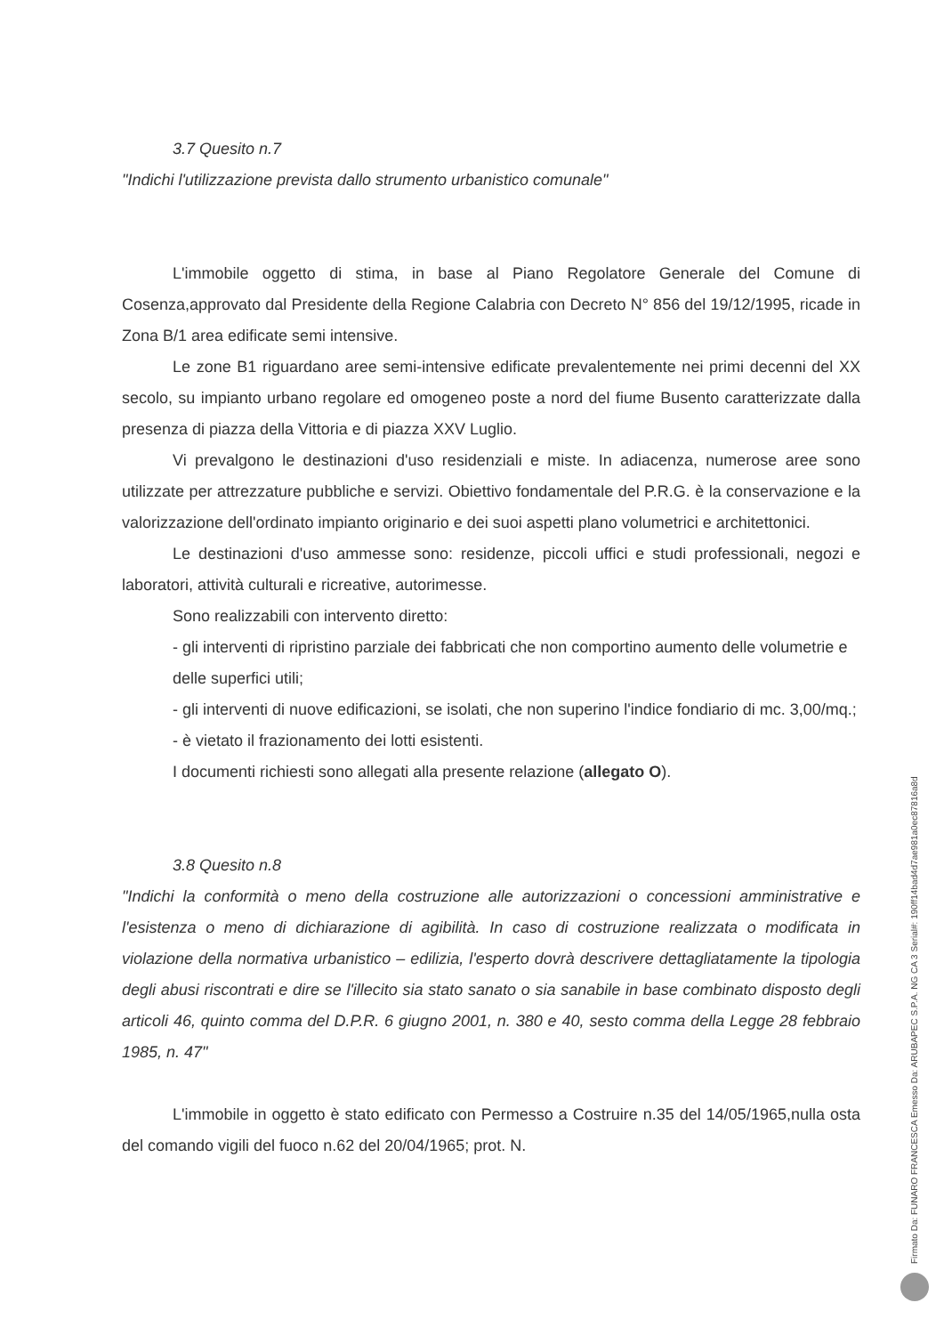3.7 Quesito n.7
"Indichi l'utilizzazione prevista dallo strumento urbanistico comunale"
L'immobile oggetto di stima, in base al Piano Regolatore Generale del Comune di Cosenza,approvato dal Presidente della Regione Calabria con Decreto N° 856 del 19/12/1995, ricade in Zona B/1 area edificate semi intensive.
Le zone B1 riguardano aree semi-intensive edificate prevalentemente nei primi decenni del XX secolo, su impianto urbano regolare ed omogeneo poste a nord del fiume Busento caratterizzate dalla presenza di piazza della Vittoria e di piazza XXV Luglio.
Vi prevalgono le destinazioni d'uso residenziali e miste. In adiacenza, numerose aree sono utilizzate per attrezzature pubbliche e servizi. Obiettivo fondamentale del P.R.G. è la conservazione e la valorizzazione dell'ordinato impianto originario e dei suoi aspetti plano volumetrici e architettonici.
Le destinazioni d'uso ammesse sono: residenze, piccoli uffici e studi professionali, negozi e laboratori, attività culturali e ricreative, autorimesse.
Sono realizzabili con intervento diretto:
- gli interventi di ripristino parziale dei fabbricati che non comportino aumento delle volumetrie e delle superfici utili;
- gli interventi di nuove edificazioni, se isolati, che non superino l'indice fondiario di mc. 3,00/mq.;
- è vietato il frazionamento dei lotti esistenti.
I documenti richiesti sono allegati alla presente relazione (allegato O).
3.8 Quesito n.8
"Indichi la conformità o meno della costruzione alle autorizzazioni o concessioni amministrative e l'esistenza o meno di dichiarazione di agibilità. In caso di costruzione realizzata o modificata in violazione della normativa urbanistico – edilizia, l'esperto dovrà descrivere dettagliatamente la tipologia degli abusi riscontrati e dire se l'illecito sia stato sanato o sia sanabile in base combinato disposto degli articoli 46, quinto comma del D.P.R. 6 giugno 2001, n. 380 e 40, sesto comma della Legge 28 febbraio 1985, n. 47"
L'immobile in oggetto è stato edificato con Permesso a Costruire n.35 del 14/05/1965,nulla osta del comando vigili del fuoco n.62 del 20/04/1965; prot. N.
Firmato Da: FUNARO FRANCESCA Emesso Da: ARUBAPEC S.P.A. NG CA 3 Serial#: 190ff14bad4d7ae981a0ec87816a8d